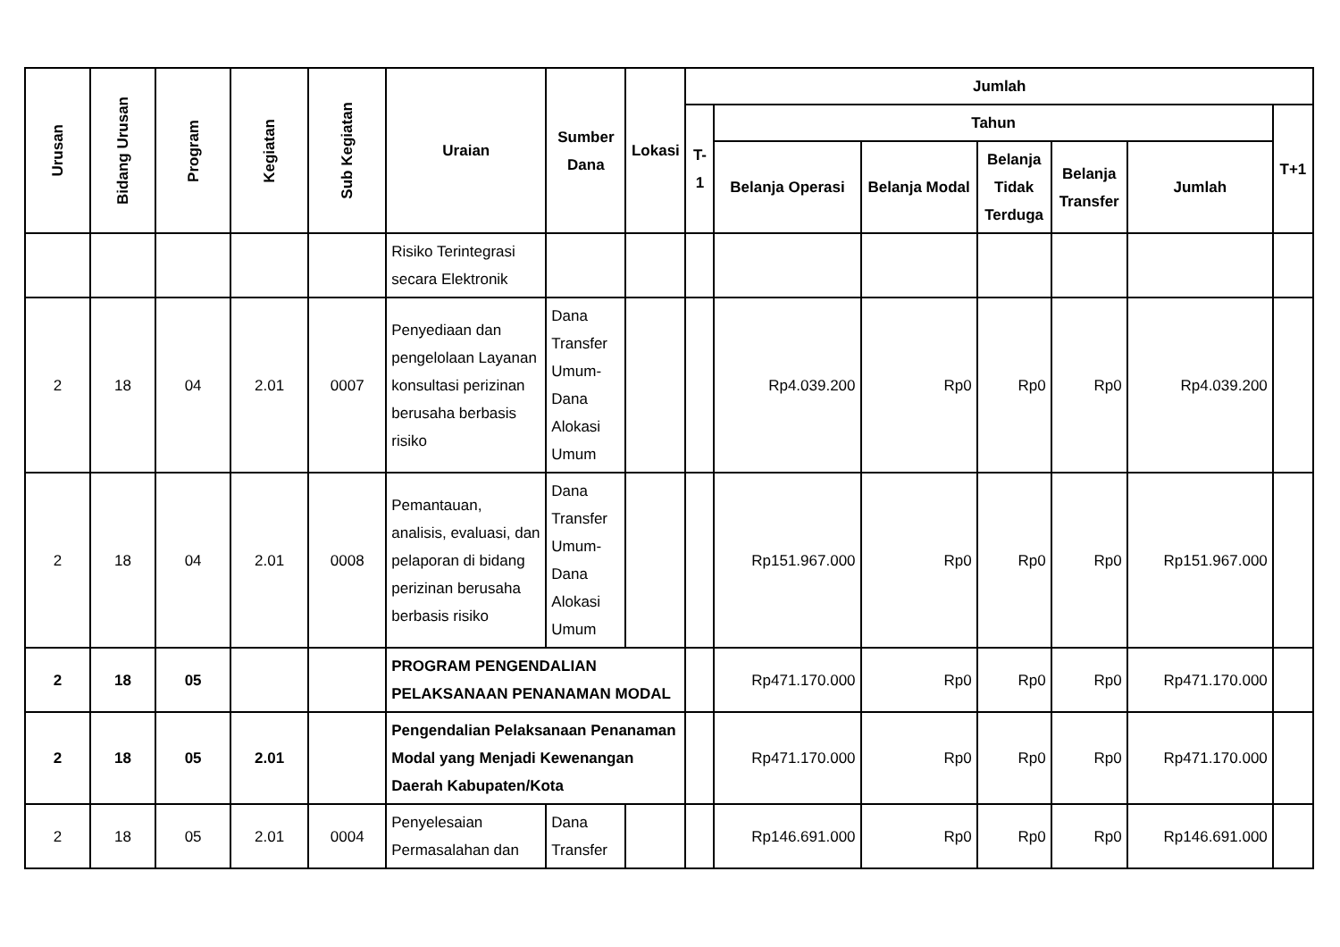| Urusan | Bidang Urusan | Program | Kegiatan | Sub Kegiatan | Uraian | Sumber Dana | Lokasi | Jumlah | | | | | | |
| --- | --- | --- | --- | --- | --- | --- | --- | --- | --- | --- | --- | --- | --- | --- |
| | | | | | | | | T-1 | Tahun | | | | | T+1 |
| | | | | | | | | | Belanja Operasi | Belanja Modal | Belanja Tidak Terduga | Belanja Transfer | Jumlah | |
| | | | | | Risiko Terintegrasi secara Elektronik | | | | | | | | | |
| 2 | 18 | 04 | 2.01 | 0007 | Penyediaan dan pengelolaan Layanan konsultasi perizinan berusaha berbasis risiko | Dana Transfer Umum-Dana Alokasi Umum | | | Rp4.039.200 | Rp0 | Rp0 | Rp0 | Rp4.039.200 | |
| 2 | 18 | 04 | 2.01 | 0008 | Pemantauan, analisis, evaluasi, dan pelaporan di bidang perizinan berusaha berbasis risiko | Dana Transfer Umum-Dana Alokasi Umum | | | Rp151.967.000 | Rp0 | Rp0 | Rp0 | Rp151.967.000 | |
| 2 | 18 | 05 | | | PROGRAM PENGENDALIAN PELAKSANAAN PENANAMAN MODAL | | | | Rp471.170.000 | Rp0 | Rp0 | Rp0 | Rp471.170.000 | |
| 2 | 18 | 05 | 2.01 | | Pengendalian Pelaksanaan Penanaman Modal yang Menjadi Kewenangan Daerah Kabupaten/Kota | | | | Rp471.170.000 | Rp0 | Rp0 | Rp0 | Rp471.170.000 | |
| 2 | 18 | 05 | 2.01 | 0004 | Penyelesaian Permasalahan dan | Dana Transfer | | | Rp146.691.000 | Rp0 | Rp0 | Rp0 | Rp146.691.000 | |